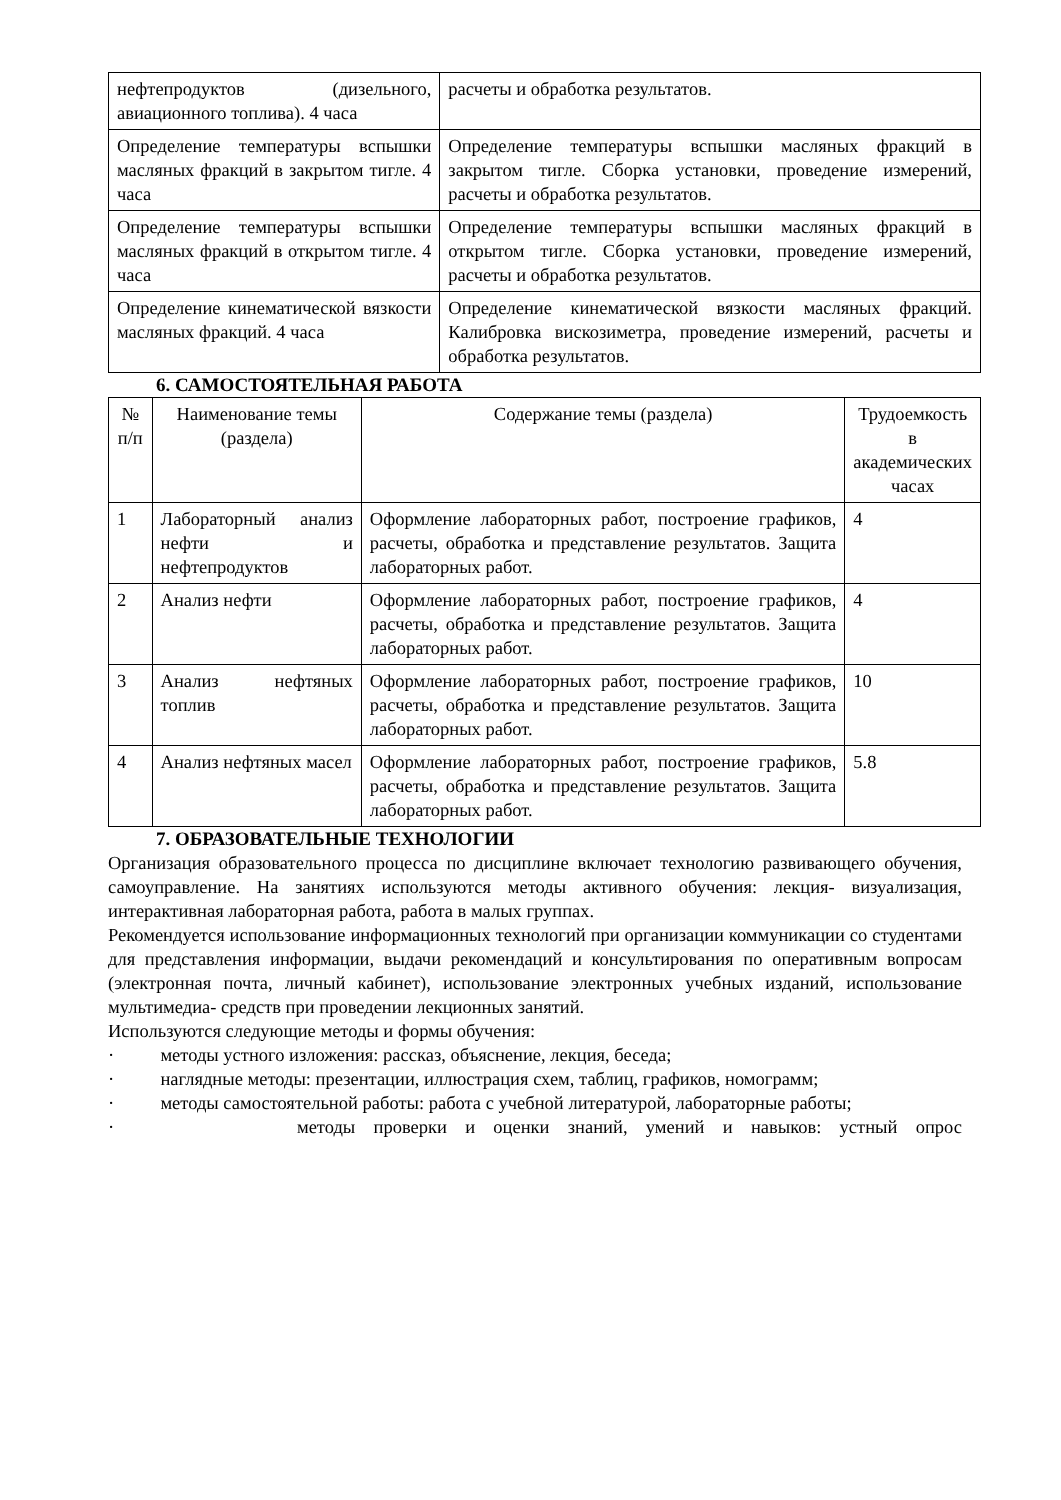| нефтепродуктов (дизельного, авиационного топлива). 4 часа | расчеты и обработка результатов. |
| Определение температуры вспышки масляных фракций в закрытом тигле. 4 часа | Определение температуры вспышки масляных фракций в закрытом тигле. Сборка установки, проведение измерений, расчеты и обработка результатов. |
| Определение температуры вспышки масляных фракций в открытом тигле. 4 часа | Определение температуры вспышки масляных фракций в открытом тигле. Сборка установки, проведение измерений, расчеты и обработка результатов. |
| Определение кинематической вязкости масляных фракций. 4 часа | Определение кинематической вязкости масляных фракций. Калибровка вискозиметра, проведение измерений, расчеты и обработка результатов. |
6. САМОСТОЯТЕЛЬНАЯ РАБОТА
| № п/п | Наименование темы (раздела) | Содержание темы (раздела) | Трудоемкость в академических часах |
| --- | --- | --- | --- |
| 1 | Лабораторный анализ нефти и нефтепродуктов | Оформление лабораторных работ, построение графиков, расчеты, обработка и представление результатов. Защита лабораторных работ. | 4 |
| 2 | Анализ нефти | Оформление лабораторных работ, построение графиков, расчеты, обработка и представление результатов. Защита лабораторных работ. | 4 |
| 3 | Анализ нефтяных топлив | Оформление лабораторных работ, построение графиков, расчеты, обработка и представление результатов. Защита лабораторных работ. | 10 |
| 4 | Анализ нефтяных масел | Оформление лабораторных работ, построение графиков, расчеты, обработка и представление результатов. Защита лабораторных работ. | 5.8 |
7. ОБРАЗОВАТЕЛЬНЫЕ ТЕХНОЛОГИИ
Организация образовательного процесса по дисциплине включает технологию развивающего обучения, самоуправление. На занятиях используются методы активного обучения: лекция- визуализация, интерактивная лабораторная работа, работа в малых группах.
Рекомендуется использование информационных технологий при организации коммуникации со студентами для представления информации, выдачи рекомендаций и консультирования по оперативным вопросам (электронная почта, личный кабинет), использование электронных учебных изданий, использование мультимедиа- средств при проведении лекционных занятий.
Используются следующие методы и формы обучения:
· методы устного изложения: рассказ, объяснение, лекция, беседа;
· наглядные методы: презентации, иллюстрация схем, таблиц, графиков, номограмм;
· методы самостоятельной работы: работа с учебной литературой, лабораторные работы;
· методы проверки и оценки знаний, умений и навыков: устный опрос